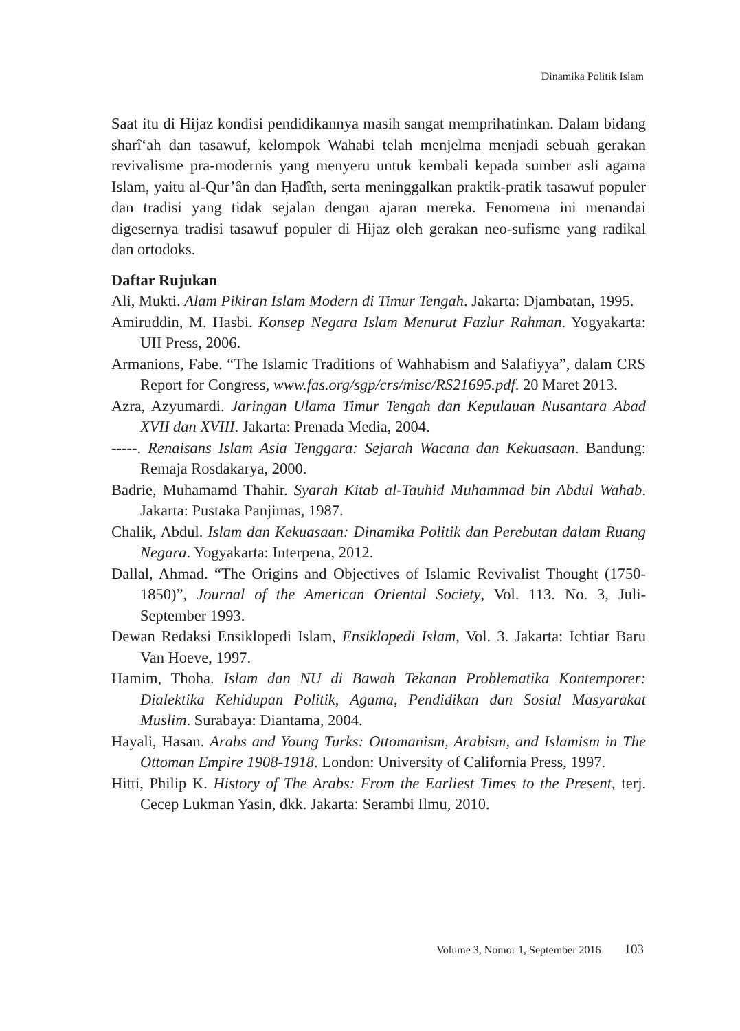Dinamika Politik Islam
Saat itu di Hijaz kondisi pendidikannya masih sangat memprihatinkan. Dalam bidang sharî‘ah dan tasawuf, kelompok Wahabi telah menjelma menjadi sebuah gerakan revivalisme pra-modernis yang menyeru untuk kembali kepada sumber asli agama Islam, yaitu al-Qur’ân dan Ḥadîth, serta meninggalkan praktik-pratik tasawuf populer dan tradisi yang tidak sejalan dengan ajaran mereka. Fenomena ini menandai digesernya tradisi tasawuf populer di Hijaz oleh gerakan neo-sufisme yang radikal dan ortodoks.
Daftar Rujukan
Ali, Mukti. Alam Pikiran Islam Modern di Timur Tengah. Jakarta: Djambatan, 1995.
Amiruddin, M. Hasbi. Konsep Negara Islam Menurut Fazlur Rahman. Yogyakarta: UII Press, 2006.
Armanions, Fabe. “The Islamic Traditions of Wahhabism and Salafiyya”, dalam CRS Report for Congress, www.fas.org/sgp/crs/misc/RS21695.pdf. 20 Maret 2013.
Azra, Azyumardi. Jaringan Ulama Timur Tengah dan Kepulauan Nusantara Abad XVII dan XVIII. Jakarta: Prenada Media, 2004.
-----. Renaisans Islam Asia Tenggara: Sejarah Wacana dan Kekuasaan. Bandung: Remaja Rosdakarya, 2000.
Badrie, Muhamamd Thahir. Syarah Kitab al-Tauhid Muhammad bin Abdul Wahab. Jakarta: Pustaka Panjimas, 1987.
Chalik, Abdul. Islam dan Kekuasaan: Dinamika Politik dan Perebutan dalam Ruang Negara. Yogyakarta: Interpena, 2012.
Dallal, Ahmad. “The Origins and Objectives of Islamic Revivalist Thought (1750-1850)”, Journal of the American Oriental Society, Vol. 113. No. 3, Juli-September 1993.
Dewan Redaksi Ensiklopedi Islam, Ensiklopedi Islam, Vol. 3. Jakarta: Ichtiar Baru Van Hoeve, 1997.
Hamim, Thoha. Islam dan NU di Bawah Tekanan Problematika Kontemporer: Dialektika Kehidupan Politik, Agama, Pendidikan dan Sosial Masyarakat Muslim. Surabaya: Diantama, 2004.
Hayali, Hasan. Arabs and Young Turks: Ottomanism, Arabism, and Islamism in The Ottoman Empire 1908-1918. London: University of California Press, 1997.
Hitti, Philip K. History of The Arabs: From the Earliest Times to the Present, terj. Cecep Lukman Yasin, dkk. Jakarta: Serambi Ilmu, 2010.
Volume 3, Nomor 1, September 2016 103